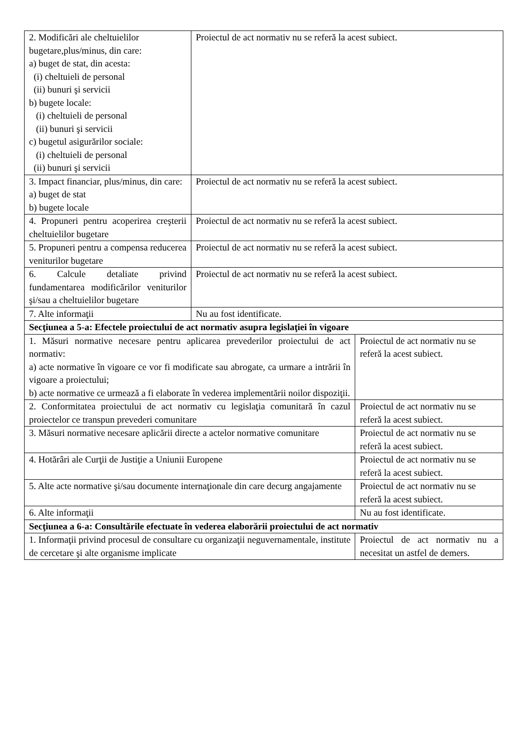| 2. Modificări ale cheltuielilor bugetare,plus/minus, din care: a) buget de stat, din acesta: (i) cheltuieli de personal (ii) bunuri şi servicii b) bugete locale: (i) cheltuieli de personal (ii) bunuri şi servicii c) bugetul asigurărilor sociale: (i) cheltuieli de personal (ii) bunuri şi servicii | Proiectul de act normativ nu se referă la acest subiect. | |
| 3. Impact financiar, plus/minus, din care: a) buget de stat b) bugete locale | Proiectul de act normativ nu se referă la acest subiect. | |
| 4. Propuneri pentru acoperirea creşterii cheltuielilor bugetare | Proiectul de act normativ nu se referă la acest subiect. | |
| 5. Propuneri pentru a compensa reducerea veniturilor bugetare | Proiectul de act normativ nu se referă la acest subiect. | |
| 6. Calcule detaliate privind fundamentarea modificărilor veniturilor şi/sau a cheltuielilor bugetare | Proiectul de act normativ nu se referă la acest subiect. | |
| 7. Alte informaţii | Nu au fost identificate. | |
| Secţiunea a 5-a: Efectele proiectului de act normativ asupra legislaţiei în vigoare | | |
| 1. Măsuri normative necesare pentru aplicarea prevederilor proiectului de act normativ: a) acte normative în vigoare ce vor fi modificate sau abrogate, ca urmare a intrării în vigoare a proiectului; b) acte normative ce urmează a fi elaborate în vederea implementării noilor dispoziţii. | | Proiectul de act normativ nu se referă la acest subiect. |
| 2. Conformitatea proiectului de act normativ cu legislaţia comunitară în cazul proiectelor ce transpun prevederi comunitare | | Proiectul de act normativ nu se referă la acest subiect. |
| 3. Măsuri normative necesare aplicării directe a actelor normative comunitare | | Proiectul de act normativ nu se referă la acest subiect. |
| 4. Hotărâri ale Curţii de Justiţie a Uniunii Europene | | Proiectul de act normativ nu se referă la acest subiect. |
| 5. Alte acte normative şi/sau documente internaţionale din care decurg angajamente | | Proiectul de act normativ nu se referă la acest subiect. |
| 6. Alte informaţii | | Nu au fost identificate. |
| Secţiunea a 6-a: Consultările efectuate în vederea elaborării proiectului de act normativ | | |
| 1. Informaţii privind procesul de consultare cu organizaţii neguvernamentale, institute de cercetare şi alte organisme implicate | | Proiectul de act normativ nu a necesitat un astfel de demers. |